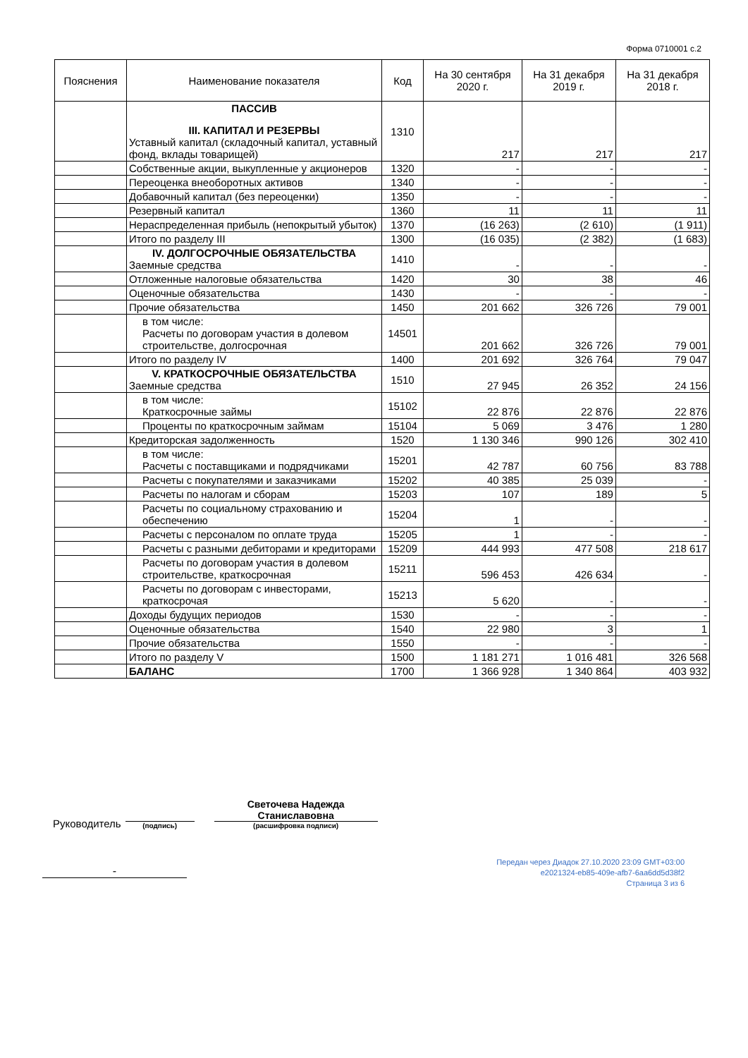Форма 0710001 с.2
| Пояснения | Наименование показателя | Код | На 30 сентября 2020 г. | На 31 декабря 2019 г. | На 31 декабря 2018 г. |
| --- | --- | --- | --- | --- | --- |
| | ПАССИВ III. КАПИТАЛ И РЕЗЕРВЫ Уставный капитал (складочный капитал, уставный фонд, вклады товарищей) | 1310 | 217 | 217 | 217 |
| | Собственные акции, выкупленные у акционеров | 1320 | - | - | - |
| | Переоценка внеоборотных активов | 1340 | - | - | - |
| | Добавочный капитал (без переоценки) | 1350 | - | - | - |
| | Резервный капитал | 1360 | 11 | 11 | 11 |
| | Нераспределенная прибыль (непокрытый убыток) | 1370 | (16 263) | (2 610) | (1 911) |
| | Итого по разделу III | 1300 | (16 035) | (2 382) | (1 683) |
| | IV. ДОЛГОСРОЧНЫЕ ОБЯЗАТЕЛЬСТВА Заемные средства | 1410 | - | - | - |
| | Отложенные налоговые обязательства | 1420 | 30 | 38 | 46 |
| | Оценочные обязательства | 1430 | - | - | - |
| | Прочие обязательства | 1450 | 201 662 | 326 726 | 79 001 |
| | в том числе: Расчеты по договорам участия в долевом строительстве, долгосрочная | 14501 | 201 662 | 326 726 | 79 001 |
| | Итого по разделу IV | 1400 | 201 692 | 326 764 | 79 047 |
| | V. КРАТКОСРОЧНЫЕ ОБЯЗАТЕЛЬСТВА Заемные средства | 1510 | 27 945 | 26 352 | 24 156 |
| | в том числе: Краткосрочные займы | 15102 | 22 876 | 22 876 | 22 876 |
| | Проценты по краткосрочным займам | 15104 | 5 069 | 3 476 | 1 280 |
| | Кредиторская задолженность | 1520 | 1 130 346 | 990 126 | 302 410 |
| | в том числе: Расчеты с поставщиками и подрядчиками | 15201 | 42 787 | 60 756 | 83 788 |
| | Расчеты с покупателями и заказчиками | 15202 | 40 385 | 25 039 | - |
| | Расчеты по налогам и сборам | 15203 | 107 | 189 | 5 |
| | Расчеты по социальному страхованию и обеспечению | 15204 | 1 | - | - |
| | Расчеты с персоналом по оплате труда | 15205 | 1 | - | - |
| | Расчеты с разными дебиторами и кредиторами | 15209 | 444 993 | 477 508 | 218 617 |
| | Расчеты по договорам участия в долевом строительстве, краткосрочная | 15211 | 596 453 | 426 634 | - |
| | Расчеты по договорам с инвесторами, краткосрочая | 15213 | 5 620 | - | - |
| | Доходы будущих периодов | 1530 | - | - | - |
| | Оценочные обязательства | 1540 | 22 980 | 3 | 1 |
| | Прочие обязательства | 1550 | - | - | - |
| | Итого по разделу V | 1500 | 1 181 271 | 1 016 481 | 326 568 |
| | БАЛАНС | 1700 | 1 366 928 | 1 340 864 | 403 932 |
Руководитель
(подпись)
Светочева Надежда Станиславовна
(расшифровка подписи)
-
Передан через Диадок 27.10.2020 23:09 GMT+03:00
e2021324-eb85-409e-afb7-6aa6dd5d38f2
Страница 3 из 6